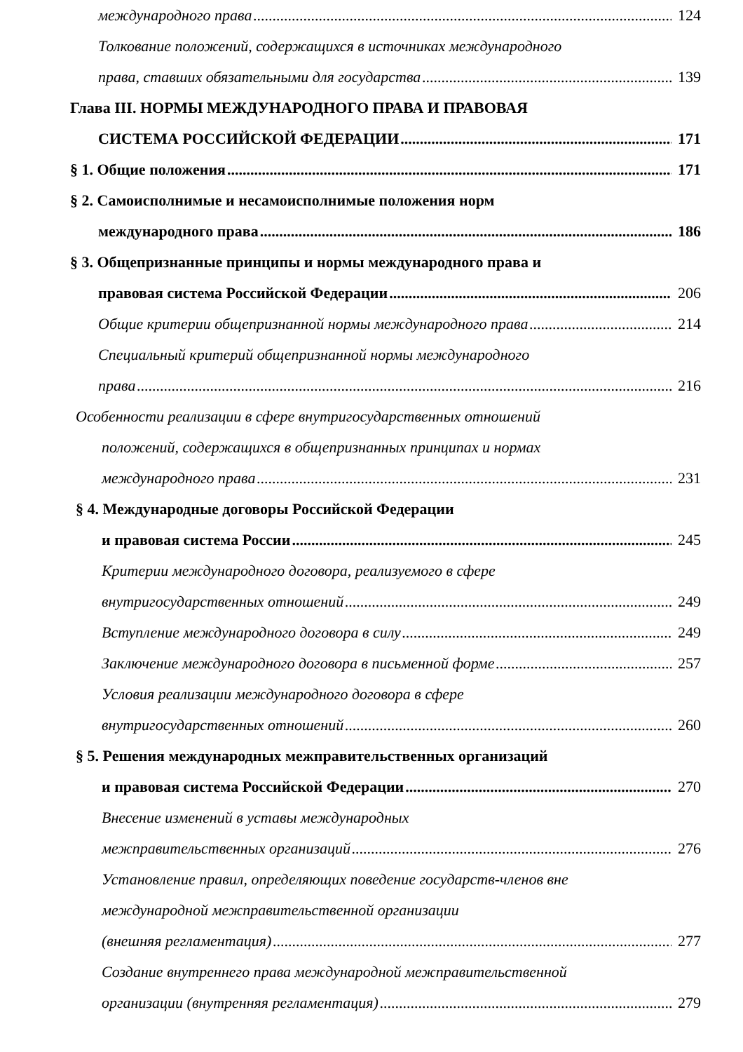международного права 124
Толкование положений, содержащихся в источниках международного
права, ставших обязательными для государства 139
Глава III. НОРМЫ МЕЖДУНАРОДНОГО ПРАВА И ПРАВОВАЯ
СИСТЕМА РОССИЙСКОЙ ФЕДЕРАЦИИ 171
§ 1. Общие положения 171
§ 2. Самоисполнимые и несамоисполнимые положения норм
международного права 186
§ 3. Общепризнанные принципы и нормы международного права и
правовая система Российской Федерации 206
Общие критерии общепризнанной нормы международного права 214
Специальный критерий общепризнанной нормы международного
права 216
Особенности реализации в сфере внутригосударственных отношений
положений, содержащихся в общепризнанных принципах и нормах
международного права 231
§ 4. Международные договоры Российской Федерации
и правовая система России 245
Критерии международного договора, реализуемого в сфере
внутригосударственных отношений 249
Вступление международного договора в силу 249
Заключение международного договора в письменной форме 257
Условия реализации международного договора в сфере
внутригосударственных отношений 260
§ 5. Решения международных межправительственных организаций
и правовая система Российской Федерации 270
Внесение изменений в уставы международных
межправительственных организаций 276
Установление правил, определяющих поведение государств-членов вне
международной межправительственной организации
(внешняя регламентация) 277
Создание внутреннего права международной межправительственной
организации (внутренняя регламентация) 279